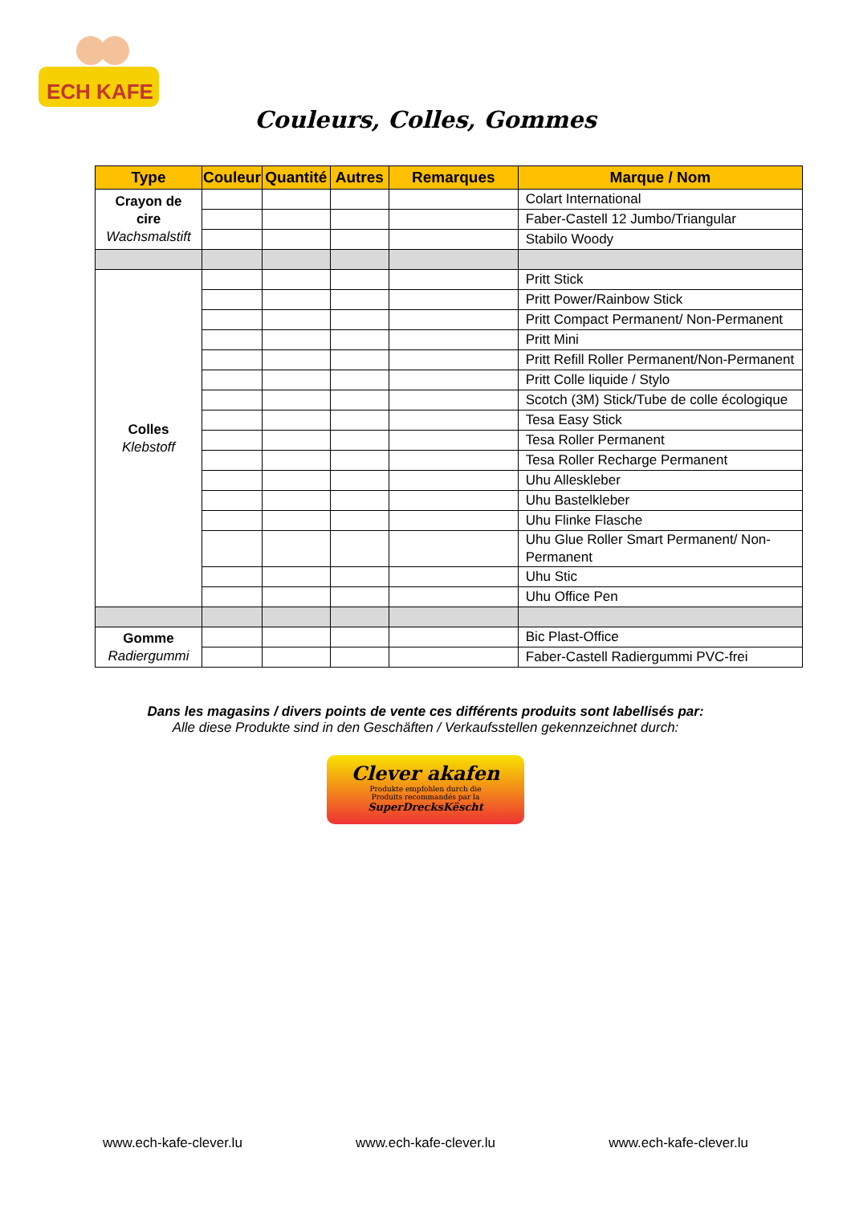ECH KAFE
Couleurs, Colles, Gommes
| Type | Couleur | Quantité | Autres | Remarques | Marque / Nom |
| --- | --- | --- | --- | --- | --- |
| Crayon de cire Wachsmalstift | | | | | Colart International |
| | | | | | Faber-Castell 12 Jumbo/Triangular |
| | | | | | Stabilo Woody |
| Colles Klebstoff | | | | | Pritt Stick |
| | | | | | Pritt Power/Rainbow Stick |
| | | | | | Pritt Compact Permanent/ Non-Permanent |
| | | | | | Pritt Mini |
| | | | | | Pritt Refill Roller Permanent/Non-Permanent |
| | | | | | Pritt Colle liquide / Stylo |
| | | | | | Scotch (3M) Stick/Tube de colle écologique |
| | | | | | Tesa Easy Stick |
| | | | | | Tesa Roller Permanent |
| | | | | | Tesa Roller Recharge Permanent |
| | | | | | Uhu Alleskleber |
| | | | | | Uhu Bastelkleber |
| | | | | | Uhu Flinke Flasche |
| | | | | | Uhu Glue Roller Smart Permanent/ Non-Permanent |
| | | | | | Uhu Stic |
| | | | | | Uhu Office Pen |
| Gomme Radiergummi | | | | | Bic Plast-Office |
| | | | | | Faber-Castell Radiergummi PVC-frei |
Dans les magasins / divers points de vente ces différents produits sont labellisés par:
Alle diese Produkte sind in den Geschäften / Verkaufsstellen gekennzeichnet durch:
Clever akafen
Produkte empfohlen durch die
Produits recommandés par la
SuperDrecksKëscht
www.ech-kafe-clever.lu www.ech-kafe-clever.lu www.ech-kafe-clever.lu